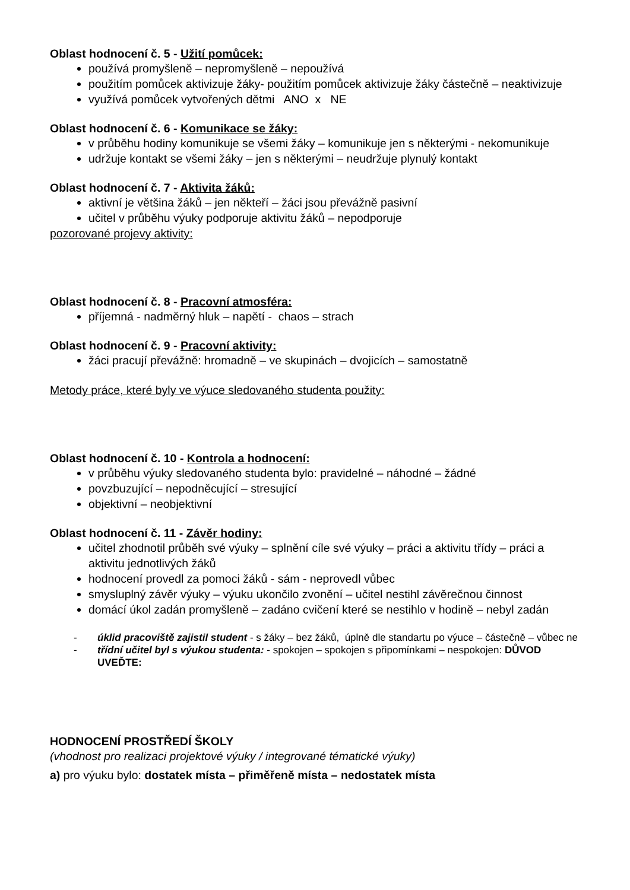Oblast hodnocení č. 5 - Užití pomůcek:
používá promyšleně – nepromyšleně – nepoužívá
použitím pomůcek aktivizuje žáky- použitím pomůcek aktivizuje žáky částečně – neaktivizuje
využívá pomůcek vytvořených dětmi ANO x NE
Oblast hodnocení č. 6 - Komunikace se žáky:
v průběhu hodiny komunikuje se všemi žáky – komunikuje jen s některými - nekomunikuje
udržuje kontakt se všemi žáky – jen s některými – neudržuje plynulý kontakt
Oblast hodnocení č. 7 - Aktivita žáků:
aktivní je většina žáků – jen někteří – žáci jsou převážně pasivní
učitel v průběhu výuky podporuje aktivitu žáků – nepodporuje
pozorované projevy aktivity:
Oblast hodnocení č. 8 - Pracovní atmosféra:
příjemná - nadměrný hluk – napětí - chaos – strach
Oblast hodnocení č. 9 - Pracovní aktivity:
žáci pracují převážně: hromadně – ve skupinách – dvojicích – samostatně
Metody práce, které byly ve výuce sledovaného studenta použity:
Oblast hodnocení č. 10 - Kontrola a hodnocení:
v průběhu výuky sledovaného studenta bylo: pravidelné – náhodné – žádné
povzbuzující – nepodněcující – stresující
objektivní – neobjektivní
Oblast hodnocení č. 11 - Závěr hodiny:
učitel zhodnotil průběh své výuky – splnění cíle své výuky – práci a aktivitu třídy – práci a aktivitu jednotlivých žáků
hodnocení provedl za pomoci žáků - sám - neprovedl vůbec
smysluplný závěr výuky – výuku ukončilo zvonění – učitel nestihl závěrečnou činnost
domácí úkol zadán promyšleně – zadáno cvičení které se nestihlo v hodině – nebyl zadán
- úklid pracoviště zajistil student - s žáky – bez žáků, úplně dle standartu po výuce – částečně – vůbec ne
- třídní učitel byl s výukou studenta: - spokojen – spokojen s připomínkami – nespokojen: DŮVOD UVEĎTE:
HODNOCENÍ PROSTŘEDÍ ŠKOLY
(vhodnost pro realizaci projektové výuky / integrované tématické výuky)
a) pro výuku bylo: dostatek místa – přiměřeně místa – nedostatek místa